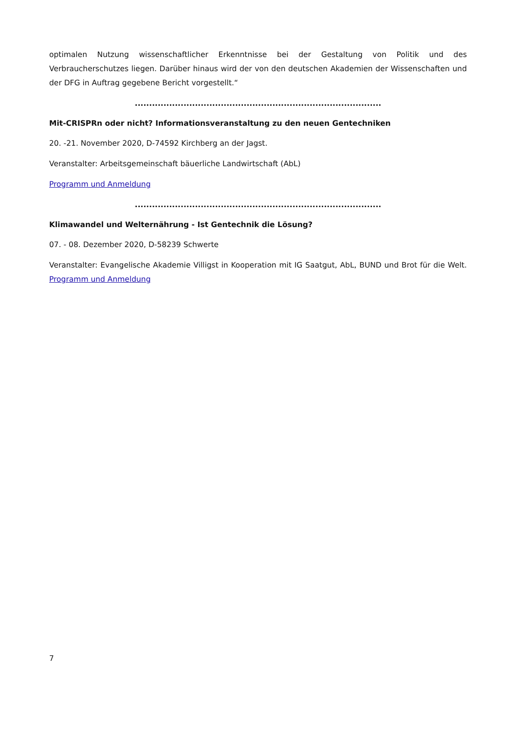optimalen Nutzung wissenschaftlicher Erkenntnisse bei der Gestaltung von Politik und des Verbraucherschutzes liegen. Darüber hinaus wird der von den deutschen Akademien der Wissenschaften und der DFG in Auftrag gegebene Bericht vorgestellt.“
......................................................................................
Mit-CRISPRn oder nicht? Informationsveranstaltung zu den neuen Gentechniken
20. -21. November 2020, D-74592 Kirchberg an der Jagst.
Veranstalter: Arbeitsgemeinschaft bäuerliche Landwirtschaft (AbL)
Programm und Anmeldung
......................................................................................
Klimawandel und Welternährung - Ist Gentechnik die Lösung?
07. - 08. Dezember 2020, D-58239 Schwerte
Veranstalter: Evangelische Akademie Villigst in Kooperation mit IG Saatgut, AbL, BUND und Brot für die Welt. Programm und Anmeldung
7